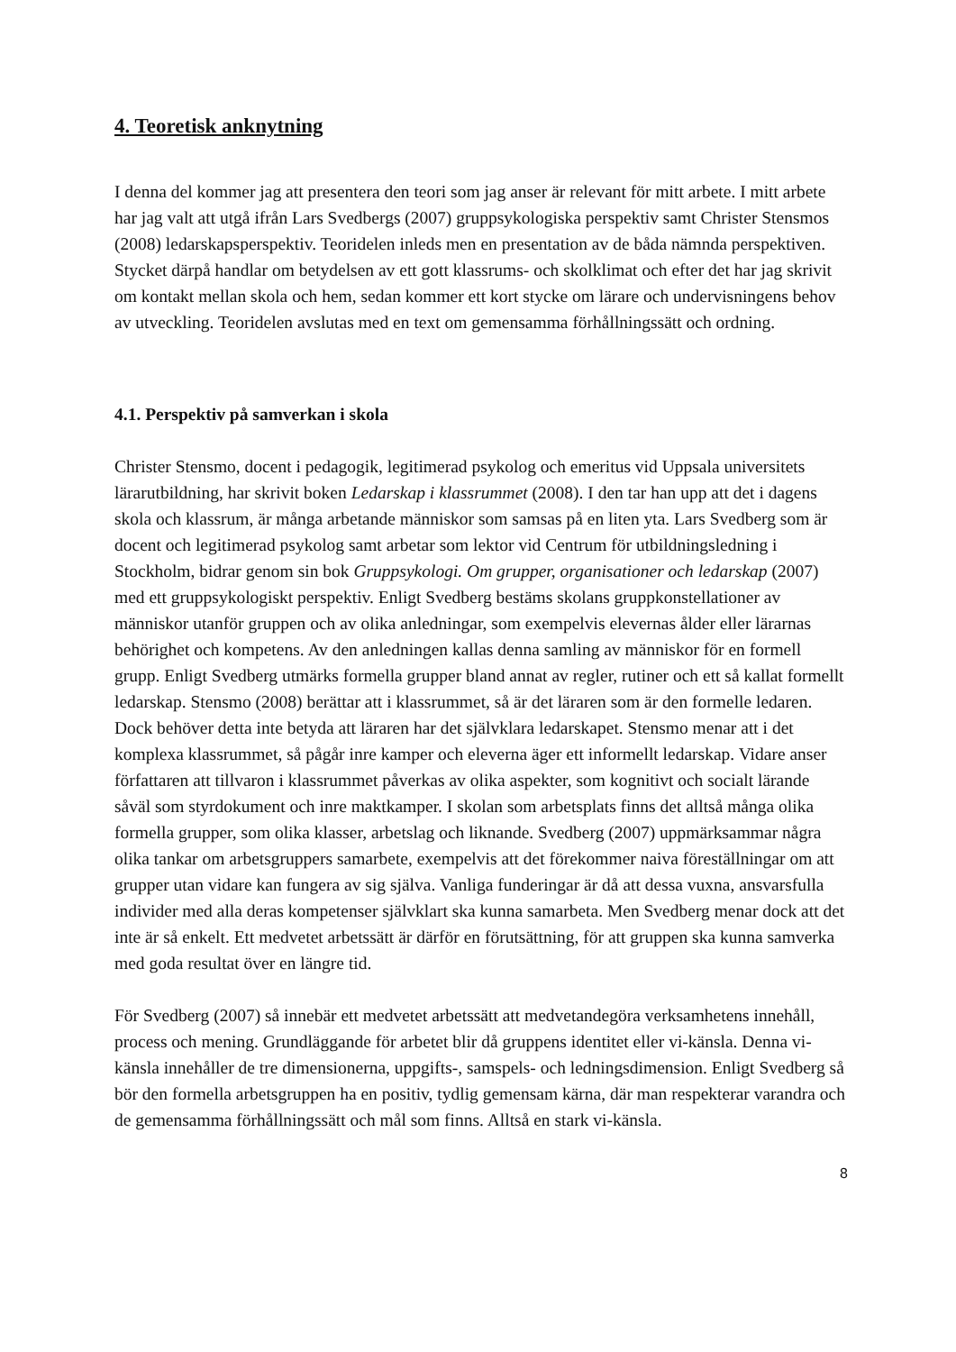4. Teoretisk anknytning
I denna del kommer jag att presentera den teori som jag anser är relevant för mitt arbete. I mitt arbete har jag valt att utgå ifrån Lars Svedbergs (2007) gruppsykologiska perspektiv samt Christer Stensmos (2008) ledarskapsperspektiv. Teoridelen inleds men en presentation av de båda nämnda perspektiven. Stycket därpå handlar om betydelsen av ett gott klassrums- och skolklimat och efter det har jag skrivit om kontakt mellan skola och hem, sedan kommer ett kort stycke om lärare och undervisningens behov av utveckling. Teoridelen avslutas med en text om gemensamma förhållningssätt och ordning.
4.1. Perspektiv på samverkan i skola
Christer Stensmo, docent i pedagogik, legitimerad psykolog och emeritus vid Uppsala universitets lärarutbildning, har skrivit boken Ledarskap i klassrummet (2008). I den tar han upp att det i dagens skola och klassrum, är många arbetande människor som samsas på en liten yta. Lars Svedberg som är docent och legitimerad psykolog samt arbetar som lektor vid Centrum för utbildningsledning i Stockholm, bidrar genom sin bok Gruppsykologi. Om grupper, organisationer och ledarskap (2007) med ett gruppsykologiskt perspektiv. Enligt Svedberg bestäms skolans gruppkonstellationer av människor utanför gruppen och av olika anledningar, som exempelvis elevernas ålder eller lärarnas behörighet och kompetens. Av den anledningen kallas denna samling av människor för en formell grupp. Enligt Svedberg utmärks formella grupper bland annat av regler, rutiner och ett så kallat formellt ledarskap. Stensmo (2008) berättar att i klassrummet, så är det läraren som är den formelle ledaren. Dock behöver detta inte betyda att läraren har det självklara ledarskapet. Stensmo menar att i det komplexa klassrummet, så pågår inre kamper och eleverna äger ett informellt ledarskap. Vidare anser författaren att tillvaron i klassrummet påverkas av olika aspekter, som kognitivt och socialt lärande såväl som styrdokument och inre maktkamper. I skolan som arbetsplats finns det alltså många olika formella grupper, som olika klasser, arbetslag och liknande. Svedberg (2007) uppmärksammar några olika tankar om arbetsgruppers samarbete, exempelvis att det förekommer naiva föreställningar om att grupper utan vidare kan fungera av sig själva. Vanliga funderingar är då att dessa vuxna, ansvarsfulla individer med alla deras kompetenser självklart ska kunna samarbeta. Men Svedberg menar dock att det inte är så enkelt. Ett medvetet arbetssätt är därför en förutsättning, för att gruppen ska kunna samverka med goda resultat över en längre tid.
För Svedberg (2007) så innebär ett medvetet arbetssätt att medvetandegöra verksamhetens innehåll, process och mening. Grundläggande för arbetet blir då gruppens identitet eller vi-känsla. Denna vi-känsla innehåller de tre dimensionerna, uppgifts-, samspels- och ledningsdimension. Enligt Svedberg så bör den formella arbetsgruppen ha en positiv, tydlig gemensam kärna, där man respekterar varandra och de gemensamma förhållningssätt och mål som finns. Alltså en stark vi-känsla.
8